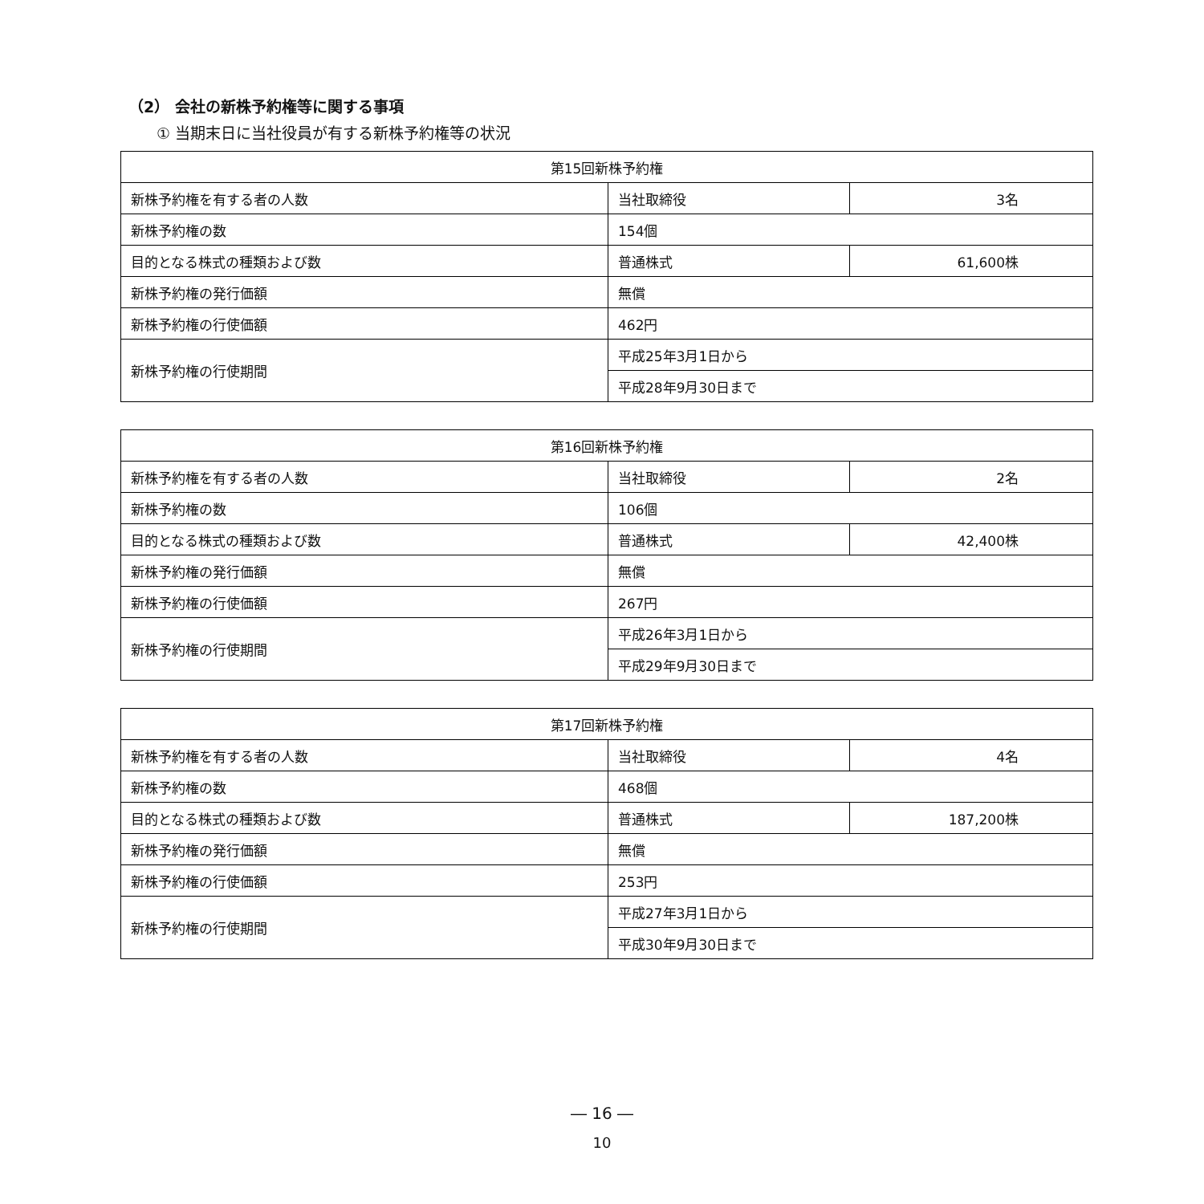（2） 会社の新株予約権等に関する事項
① 当期末日に当社役員が有する新株予約権等の状況
| 第15回新株予約権 | | |
| 新株予約権を有する者の人数 | 当社取締役 | 3名 |
| 新株予約権の数 | 154個 | |
| 目的となる株式の種類および数 | 普通株式 | 61,600株 |
| 新株予約権の発行価額 | 無償 | |
| 新株予約権の行使価額 | 462円 | |
| 新株予約権の行使期間 | 平成25年3月1日から | |
| | 平成28年9月30日まで | |
| 第16回新株予約権 | | |
| 新株予約権を有する者の人数 | 当社取締役 | 2名 |
| 新株予約権の数 | 106個 | |
| 目的となる株式の種類および数 | 普通株式 | 42,400株 |
| 新株予約権の発行価額 | 無償 | |
| 新株予約権の行使価額 | 267円 | |
| 新株予約権の行使期間 | 平成26年3月1日から | |
| | 平成29年9月30日まで | |
| 第17回新株予約権 | | |
| 新株予約権を有する者の人数 | 当社取締役 | 4名 |
| 新株予約権の数 | 468個 | |
| 目的となる株式の種類および数 | 普通株式 | 187,200株 |
| 新株予約権の発行価額 | 無償 | |
| 新株予約権の行使価額 | 253円 | |
| 新株予約権の行使期間 | 平成27年3月1日から | |
| | 平成30年9月30日まで | |
― 16 ―
10